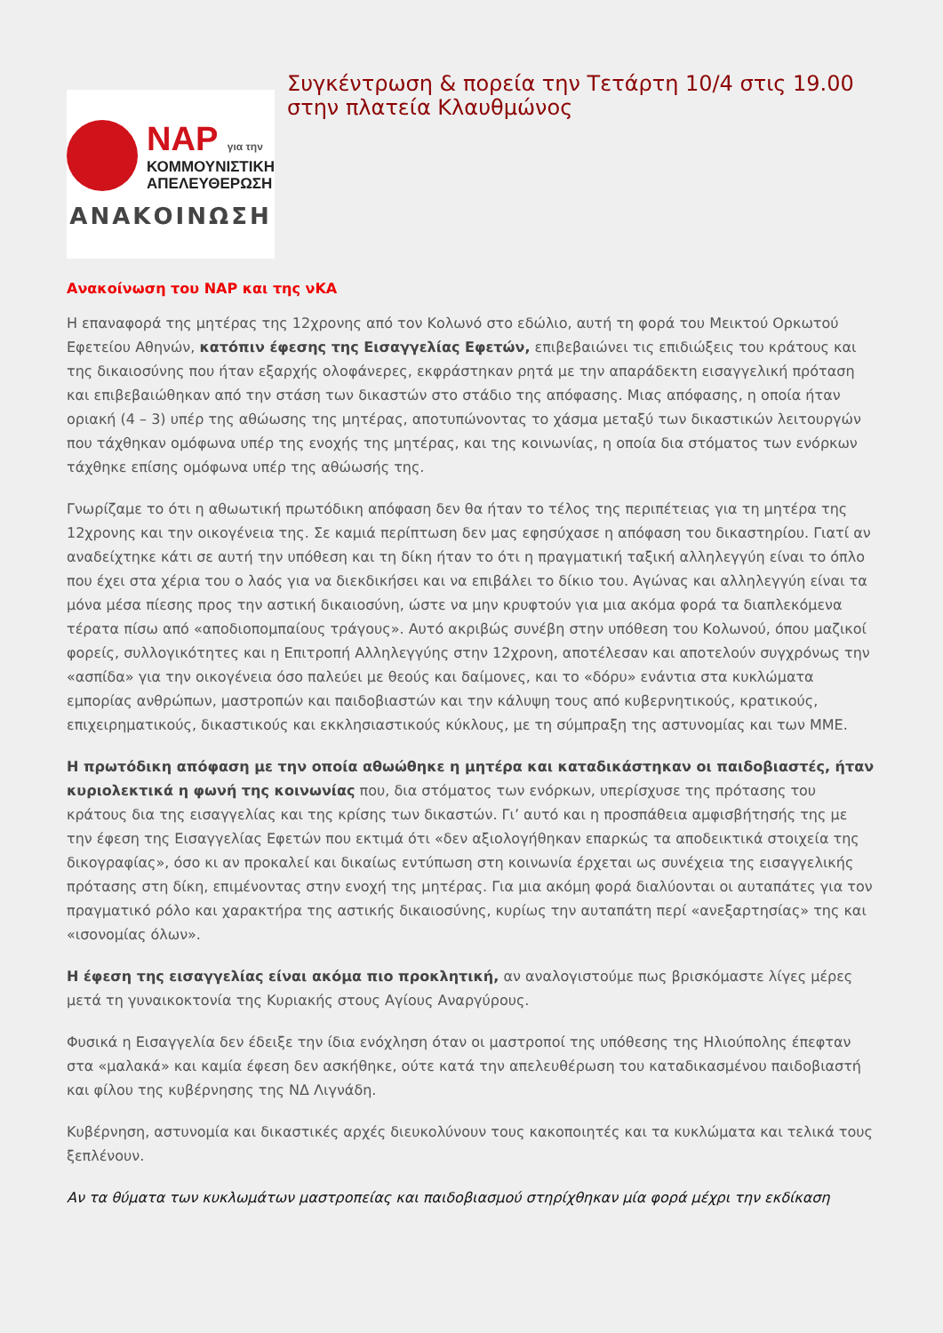ΝΑΡ για την
ΚΟΜΜΟΥΝΙΣΤΙΚΗ
ΑΠΕΛΕΥΘΕΡΩΣΗ
ΑΝΑΚΟΙΝΩΣΗ
Συγκέντρωση & πορεία την Τετάρτη 10/4 στις 19.00 στην πλατεία Κλαυθμώνος
Ανακοίνωση του ΝΑΡ και της νΚΑ
Η επαναφορά της μητέρας της 12χρονης από τον Κολωνό στο εδώλιο, αυτή τη φορά του Μεικτού Ορκωτού Εφετείου Αθηνών, κατόπιν έφεσης της Εισαγγελίας Εφετών, επιβεβαιώνει τις επιδιώξεις του κράτους και της δικαιοσύνης που ήταν εξαρχής ολοφάνερες, εκφράστηκαν ρητά με την απαράδεκτη εισαγγελική πρόταση και επιβεβαιώθηκαν από την στάση των δικαστών στο στάδιο της απόφασης. Μιας απόφασης, η οποία ήταν οριακή (4 – 3) υπέρ της αθώωσης της μητέρας, αποτυπώνοντας το χάσμα μεταξύ των δικαστικών λειτουργών που τάχθηκαν ομόφωνα υπέρ της ενοχής της μητέρας, και της κοινωνίας, η οποία δια στόματος των ενόρκων τάχθηκε επίσης ομόφωνα υπέρ της αθώωσής της.
Γνωρίζαμε το ότι η αθωωτική πρωτόδικη απόφαση δεν θα ήταν το τέλος της περιπέτειας για τη μητέρα της 12χρονης και την οικογένεια της. Σε καμιά περίπτωση δεν μας εφησύχασε η απόφαση του δικαστηρίου. Γιατί αν αναδείχτηκε κάτι σε αυτή την υπόθεση και τη δίκη ήταν το ότι η πραγματική ταξική αλληλεγγύη είναι το όπλο που έχει στα χέρια του ο λαός για να διεκδικήσει και να επιβάλει το δίκιο του. Αγώνας και αλληλεγγύη είναι τα μόνα μέσα πίεσης προς την αστική δικαιοσύνη, ώστε να μην κρυφτούν για μια ακόμα φορά τα διαπλεκόμενα τέρατα πίσω από «αποδιοπομπαίους τράγους». Αυτό ακριβώς συνέβη στην υπόθεση του Κολωνού, όπου μαζικοί φορείς, συλλογικότητες και η Επιτροπή Αλληλεγγύης στην 12χρονη, αποτέλεσαν και αποτελούν συγχρόνως την «ασπίδα» για την οικογένεια όσο παλεύει με θεούς και δαίμονες, και το «δόρυ» ενάντια στα κυκλώματα εμπορίας ανθρώπων, μαστροπών και παιδοβιαστών και την κάλυψη τους από κυβερνητικούς, κρατικούς, επιχειρηματικούς, δικαστικούς και εκκλησιαστικούς κύκλους, με τη σύμπραξη της αστυνομίας και των ΜΜΕ.
Η πρωτόδικη απόφαση με την οποία αθωώθηκε η μητέρα και καταδικάστηκαν οι παιδοβιαστές, ήταν κυριολεκτικά η φωνή της κοινωνίας που, δια στόματος των ενόρκων, υπερίσχυσε της πρότασης του κράτους δια της εισαγγελίας και της κρίσης των δικαστών. Γι’ αυτό και η προσπάθεια αμφισβήτησής της με την έφεση της Εισαγγελίας Εφετών που εκτιμά ότι «δεν αξιολογήθηκαν επαρκώς τα αποδεικτικά στοιχεία της δικογραφίας», όσο κι αν προκαλεί και δικαίως εντύπωση στη κοινωνία έρχεται ως συνέχεια της εισαγγελικής πρότασης στη δίκη, επιμένοντας στην ενοχή της μητέρας. Για μια ακόμη φορά διαλύονται οι αυταπάτες για τον πραγματικό ρόλο και χαρακτήρα της αστικής δικαιοσύνης, κυρίως την αυταπάτη περί «ανεξαρτησίας» της και «ισονομίας όλων».
Η έφεση της εισαγγελίας είναι ακόμα πιο προκλητική, αν αναλογιστούμε πως βρισκόμαστε λίγες μέρες μετά τη γυναικοκτονία της Κυριακής στους Αγίους Αναργύρους.
Φυσικά η Εισαγγελία δεν έδειξε την ίδια ενόχληση όταν οι μαστροποί της υπόθεσης της Ηλιούπολης έπεφταν στα «μαλακά» και καμία έφεση δεν ασκήθηκε, ούτε κατά την απελευθέρωση του καταδικασμένου παιδοβιαστή και φίλου της κυβέρνησης της ΝΔ Λιγνάδη.
Κυβέρνηση, αστυνομία και δικαστικές αρχές διευκολύνουν τους κακοποιητές και τα κυκλώματα και τελικά τους ξεπλένουν.
Αν τα θύματα των κυκλωμάτων μαστροπείας και παιδοβιασμού στηρίχθηκαν μία φορά μέχρι την εκδίκαση